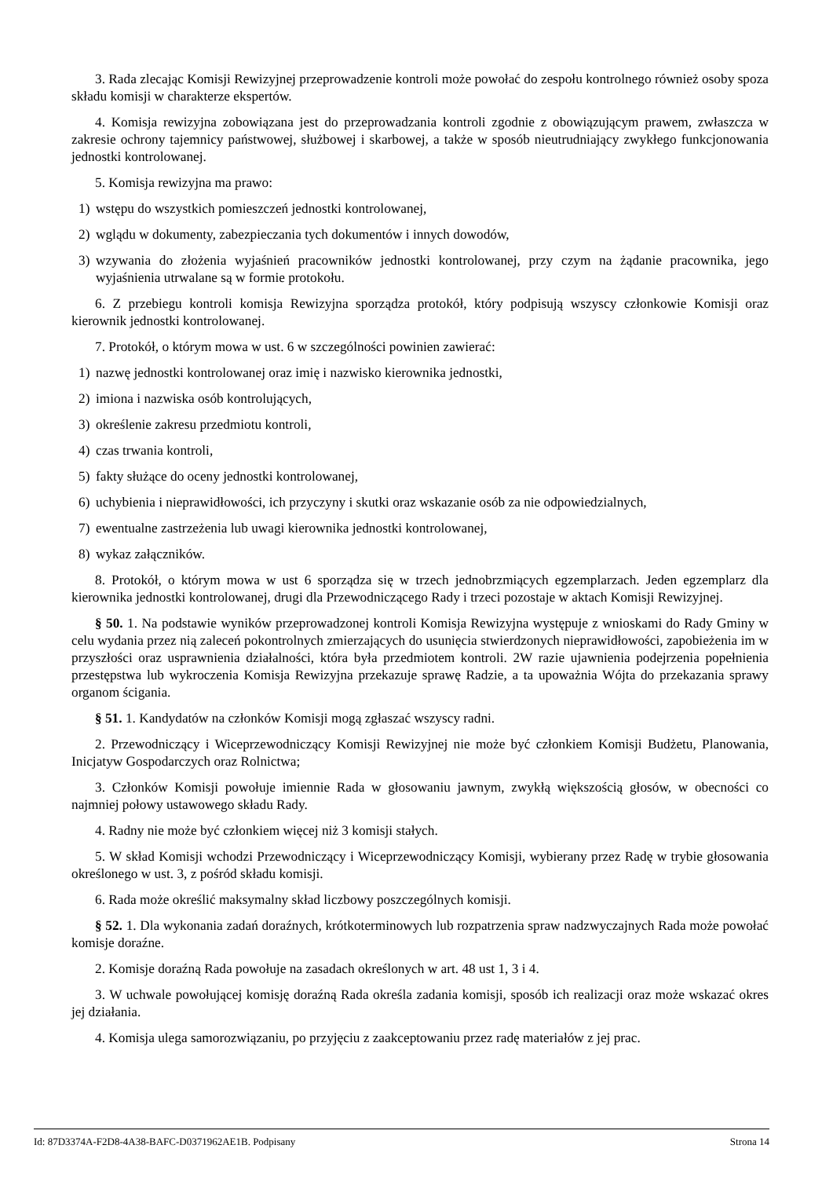3. Rada zlecając Komisji Rewizyjnej przeprowadzenie kontroli może powołać do zespołu kontrolnego również osoby spoza składu komisji w charakterze ekspertów.
4. Komisja rewizyjna zobowiązana jest do przeprowadzania kontroli zgodnie z obowiązującym prawem, zwłaszcza w zakresie ochrony tajemnicy państwowej, służbowej i skarbowej, a także w sposób nieutrudniający zwykłego funkcjonowania jednostki kontrolowanej.
5. Komisja rewizyjna ma prawo:
1) wstępu do wszystkich pomieszczeń jednostki kontrolowanej,
2) wglądu w dokumenty, zabezpieczania tych dokumentów i innych dowodów,
3) wzywania do złożenia wyjaśnień pracowników jednostki kontrolowanej, przy czym na żądanie pracownika, jego wyjaśnienia utrwalane są w formie protokołu.
6. Z przebiegu kontroli komisja Rewizyjna sporządza protokół, który podpisują wszyscy członkowie Komisji oraz kierownik jednostki kontrolowanej.
7. Protokół, o którym mowa w ust. 6 w szczególności powinien zawierać:
1) nazwę jednostki kontrolowanej oraz imię i nazwisko kierownika jednostki,
2) imiona i nazwiska osób kontrolujących,
3) określenie zakresu przedmiotu kontroli,
4) czas trwania kontroli,
5) fakty służące do oceny jednostki kontrolowanej,
6) uchybienia i nieprawidłowości, ich przyczyny i skutki oraz wskazanie osób za nie odpowiedzialnych,
7) ewentualne zastrzeżenia lub uwagi kierownika jednostki kontrolowanej,
8) wykaz załączników.
8. Protokół, o którym mowa w ust 6 sporządza się w trzech jednobrzmiących egzemplarzach. Jeden egzemplarz dla kierownika jednostki kontrolowanej, drugi dla Przewodniczącego Rady i trzeci pozostaje w aktach Komisji Rewizyjnej.
§ 50. 1. Na podstawie wyników przeprowadzonej kontroli Komisja Rewizyjna występuje z wnioskami do Rady Gminy w celu wydania przez nią zaleceń pokontrolnych zmierzających do usunięcia stwierdzonych nieprawidłowości, zapobieżenia im w przyszłości oraz usprawnienia działalności, która była przedmiotem kontroli. 2W razie ujawnienia podejrzenia popełnienia przestępstwa lub wykroczenia Komisja Rewizyjna przekazuje sprawę Radzie, a ta upoważnia Wójta do przekazania sprawy organom ścigania.
§ 51. 1. Kandydatów na członków Komisji mogą zgłaszać wszyscy radni.
2. Przewodniczący i Wiceprzewodniczący Komisji Rewizyjnej nie może być członkiem Komisji Budżetu, Planowania, Inicjatyw Gospodarczych oraz Rolnictwa;
3. Członków Komisji powołuje imiennie Rada w głosowaniu jawnym, zwykłą większością głosów, w obecności co najmniej połowy ustawowego składu Rady.
4. Radny nie może być członkiem więcej niż 3 komisji stałych.
5. W skład Komisji wchodzi Przewodniczący i Wiceprzewodniczący Komisji, wybierany przez Radę w trybie głosowania określonego w ust. 3, z pośród składu komisji.
6. Rada może określić maksymalny skład liczbowy poszczególnych komisji.
§ 52. 1. Dla wykonania zadań doraźnych, krótkoterminowych lub rozpatrzenia spraw nadzwyczajnych Rada może powołać komisje doraźne.
2. Komisje doraźną Rada powołuje na zasadach określonych w art. 48 ust 1, 3 i 4.
3. W uchwale powołującej komisję doraźną Rada określa zadania komisji, sposób ich realizacji oraz może wskazać okres jej działania.
4. Komisja ulega samorozwiązaniu, po przyjęciu z zaakceptowaniu przez radę materiałów z jej prac.
Id: 87D3374A-F2D8-4A38-BAFC-D0371962AE1B. Podpisany Strona 14